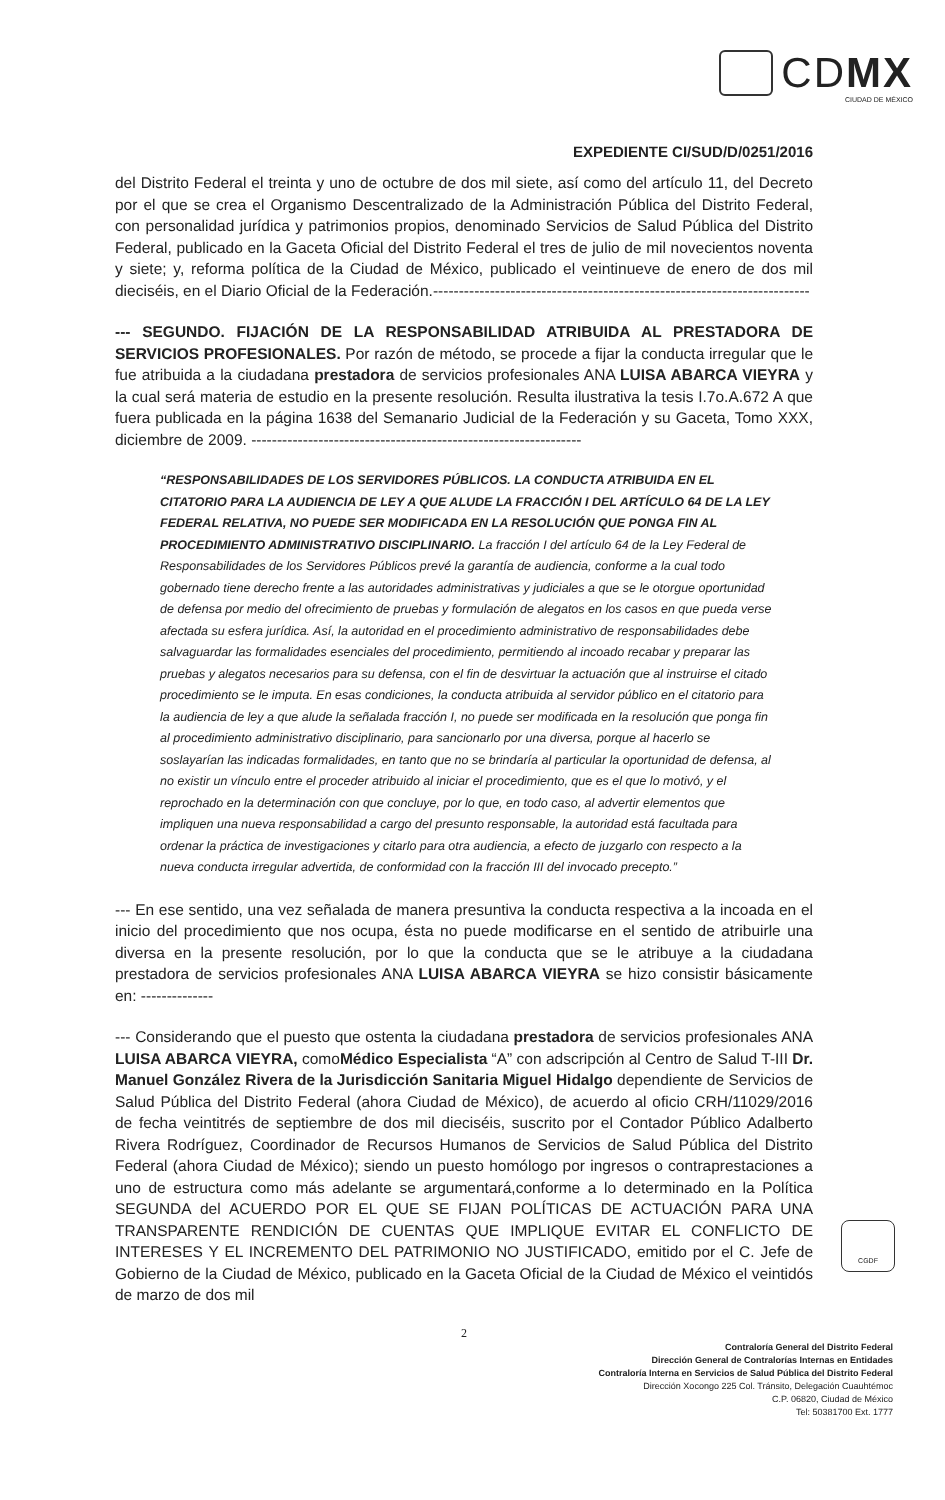CDMX
CIUDAD DE MÉXICO
EXPEDIENTE CI/SUD/D/0251/2016
del Distrito Federal el treinta y uno de octubre de dos mil siete, así como del artículo 11, del Decreto por el que se crea el Organismo Descentralizado de la Administración Pública del Distrito Federal, con personalidad jurídica y patrimonios propios, denominado Servicios de Salud Pública del Distrito Federal, publicado en la Gaceta Oficial del Distrito Federal el tres de julio de mil novecientos noventa y siete; y, reforma política de la Ciudad de México, publicado el veintinueve de enero de dos mil dieciséis, en el Diario Oficial de la Federación.-------------------------------------------------------------------------
--- SEGUNDO. FIJACIÓN DE LA RESPONSABILIDAD ATRIBUIDA AL PRESTADORA DE SERVICIOS PROFESIONALES. Por razón de método, se procede a fijar la conducta irregular que le fue atribuida a la ciudadana prestadora de servicios profesionales ANA LUISA ABARCA VIEYRA y la cual será materia de estudio en la presente resolución. Resulta ilustrativa la tesis I.7o.A.672 A que fuera publicada en la página 1638 del Semanario Judicial de la Federación y su Gaceta, Tomo XXX, diciembre de 2009. ----------------------------------------------------------------
“RESPONSABILIDADES DE LOS SERVIDORES PÚBLICOS. LA CONDUCTA ATRIBUIDA EN EL CITATORIO PARA LA AUDIENCIA DE LEY A QUE ALUDE LA FRACCIÓN I DEL ARTÍCULO 64 DE LA LEY FEDERAL RELATIVA, NO PUEDE SER MODIFICADA EN LA RESOLUCIÓN QUE PONGA FIN AL PROCEDIMIENTO ADMINISTRATIVO DISCIPLINARIO. La fracción I del artículo 64 de la Ley Federal de Responsabilidades de los Servidores Públicos prevé la garantía de audiencia, conforme a la cual todo gobernado tiene derecho frente a las autoridades administrativas y judiciales a que se le otorgue oportunidad de defensa por medio del ofrecimiento de pruebas y formulación de alegatos en los casos en que pueda verse afectada su esfera jurídica. Así, la autoridad en el procedimiento administrativo de responsabilidades debe salvaguardar las formalidades esenciales del procedimiento, permitiendo al incoado recabar y preparar las pruebas y alegatos necesarios para su defensa, con el fin de desvirtuar la actuación que al instruirse el citado procedimiento se le imputa. En esas condiciones, la conducta atribuida al servidor público en el citatorio para la audiencia de ley a que alude la señalada fracción I, no puede ser modificada en la resolución que ponga fin al procedimiento administrativo disciplinario, para sancionarlo por una diversa, porque al hacerlo se soslayarían las indicadas formalidades, en tanto que no se brindaría al particular la oportunidad de defensa, al no existir un vínculo entre el proceder atribuido al iniciar el procedimiento, que es el que lo motivó, y el reprochado en la determinación con que concluye, por lo que, en todo caso, al advertir elementos que impliquen una nueva responsabilidad a cargo del presunto responsable, la autoridad está facultada para ordenar la práctica de investigaciones y citarlo para otra audiencia, a efecto de juzgarlo con respecto a la nueva conducta irregular advertida, de conformidad con la fracción III del invocado precepto.”
--- En ese sentido, una vez señalada de manera presuntiva la conducta respectiva a la incoada en el inicio del procedimiento que nos ocupa, ésta no puede modificarse en el sentido de atribuirle una diversa en la presente resolución, por lo que la conducta que se le atribuye a la ciudadana prestadora de servicios profesionales ANA LUISA ABARCA VIEYRA se hizo consistir básicamente en: --------------
--- Considerando que el puesto que ostenta la ciudadana prestadora de servicios profesionales ANA LUISA ABARCA VIEYRA, comoMédico Especialista “A” con adscripción al Centro de Salud T-III Dr. Manuel González Rivera de la Jurisdicción Sanitaria Miguel Hidalgo dependiente de Servicios de Salud Pública del Distrito Federal (ahora Ciudad de México), de acuerdo al oficio CRH/11029/2016 de fecha veintitrés de septiembre de dos mil dieciséis, suscrito por el Contador Público Adalberto Rivera Rodríguez, Coordinador de Recursos Humanos de Servicios de Salud Pública del Distrito Federal (ahora Ciudad de México); siendo un puesto homólogo por ingresos o contraprestaciones a uno de estructura como más adelante se argumentará,conforme a lo determinado en la Política SEGUNDA del ACUERDO POR EL QUE SE FIJAN POLÍTICAS DE ACTUACIÓN PARA UNA TRANSPARENTE RENDICIÓN DE CUENTAS QUE IMPLIQUE EVITAR EL CONFLICTO DE INTERESES Y EL INCREMENTO DEL PATRIMONIO NO JUSTIFICADO, emitido por el C. Jefe de Gobierno de la Ciudad de México, publicado en la Gaceta Oficial de la Ciudad de México el veintidós de marzo de dos mil
2
Contraloría General del Distrito Federal
Dirección General de Contralorías Internas en Entidades
Contraloría Interna en Servicios de Salud Pública del Distrito Federal
Dirección Xocongo 225 Col. Tránsito, Delegación Cuauhtémoc
C.P. 06820, Ciudad de México
Tel: 50381700 Ext. 1777
CGDF